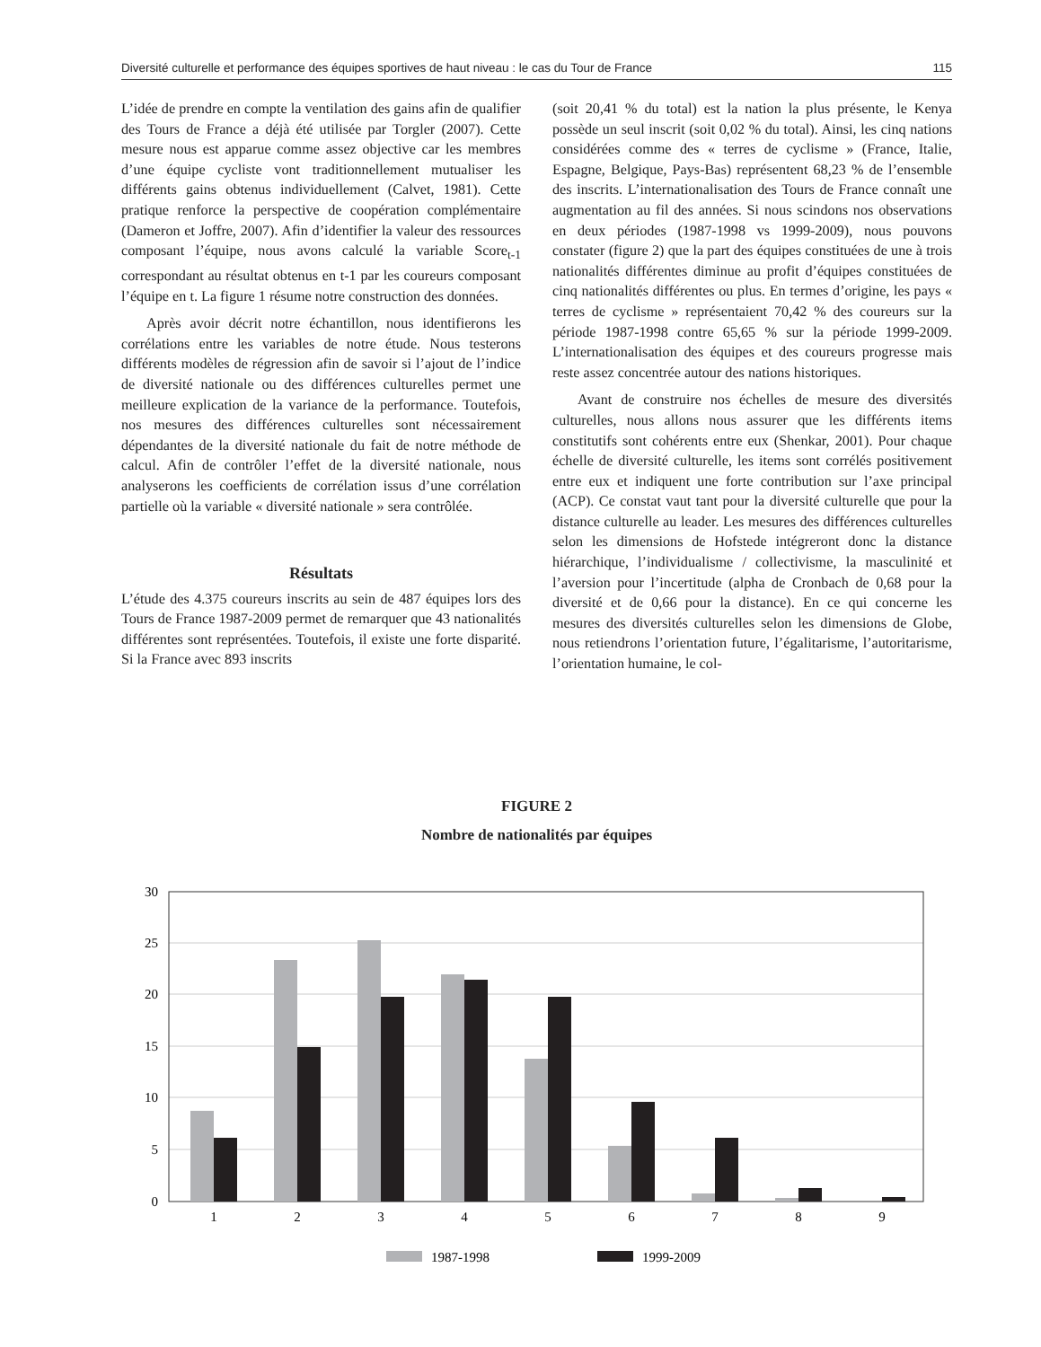Diversité culturelle et performance des équipes sportives de haut niveau : le cas du Tour de France 115
L’idée de prendre en compte la ventilation des gains afin de qualifier des Tours de France a déjà été utilisée par Torgler (2007). Cette mesure nous est apparue comme assez objective car les membres d’une équipe cycliste vont traditionnellement mutualiser les différents gains obtenus individuellement (Calvet, 1981). Cette pratique renforce la perspective de coopération complémentaire (Dameron et Joffre, 2007). Afin d’identifier la valeur des ressources composant l’équipe, nous avons calculé la variable Score<sub>t-1</sub> correspondant au résultat obtenus en t-1 par les coureurs composant l’équipe en t. La figure 1 résume notre construction des données.
Après avoir décrit notre échantillon, nous identifierons les corrélations entre les variables de notre étude. Nous testerons différents modèles de régression afin de savoir si l’ajout de l’indice de diversité nationale ou des différences culturelles permet une meilleure explication de la variance de la performance. Toutefois, nos mesures des différences culturelles sont nécessairement dépendantes de la diversité nationale du fait de notre méthode de calcul. Afin de contrôler l’effet de la diversité nationale, nous analyserons les coefficients de corrélation issus d’une corrélation partielle où la variable « diversité nationale » sera contrôlée.
Résultats
L’étude des 4.375 coureurs inscrits au sein de 487 équipes lors des Tours de France 1987-2009 permet de remarquer que 43 nationalités différentes sont représentées. Toutefois, il existe une forte disparité. Si la France avec 893 inscrits
(soit 20,41 % du total) est la nation la plus présente, le Kenya possède un seul inscrit (soit 0,02 % du total). Ainsi, les cinq nations considérées comme des « terres de cyclisme » (France, Italie, Espagne, Belgique, Pays-Bas) représentent 68,23 % de l’ensemble des inscrits. L’internationalisation des Tours de France connaît une augmentation au fil des années. Si nous scindons nos observations en deux périodes (1987-1998 vs 1999-2009), nous pouvons constater (figure 2) que la part des équipes constituées de une à trois nationalités différentes diminue au profit d’équipes constituées de cinq nationalités différentes ou plus. En termes d’origine, les pays « terres de cyclisme » représentaient 70,42 % des coureurs sur la période 1987-1998 contre 65,65 % sur la période 1999-2009. L’internationalisation des équipes et des coureurs progresse mais reste assez concentrée autour des nations historiques.
Avant de construire nos échelles de mesure des diversités culturelles, nous allons nous assurer que les différents items constitutifs sont cohérents entre eux (Shenkar, 2001). Pour chaque échelle de diversité culturelle, les items sont corrélés positivement entre eux et indiquent une forte contribution sur l’axe principal (ACP). Ce constat vaut tant pour la diversité culturelle que pour la distance culturelle au leader. Les mesures des différences culturelles selon les dimensions de Hofstede intégreront donc la distance hiérarchique, l’individualisme / collectivisme, la masculinité et l’aversion pour l’incertitude (alpha de Cronbach de 0,68 pour la diversité et de 0,66 pour la distance). En ce qui concerne les mesures des diversités culturelles selon les dimensions de Globe, nous retiendrons l’orientation future, l’égalitarisme, l’autoritarisme, l’orientation humaine, le col-
FIGURE 2
Nombre de nationalités par équipes
30
25
20
15
10
5
0
1
2
3
4
5
6
7
8
9
1987-1998
1999-2009